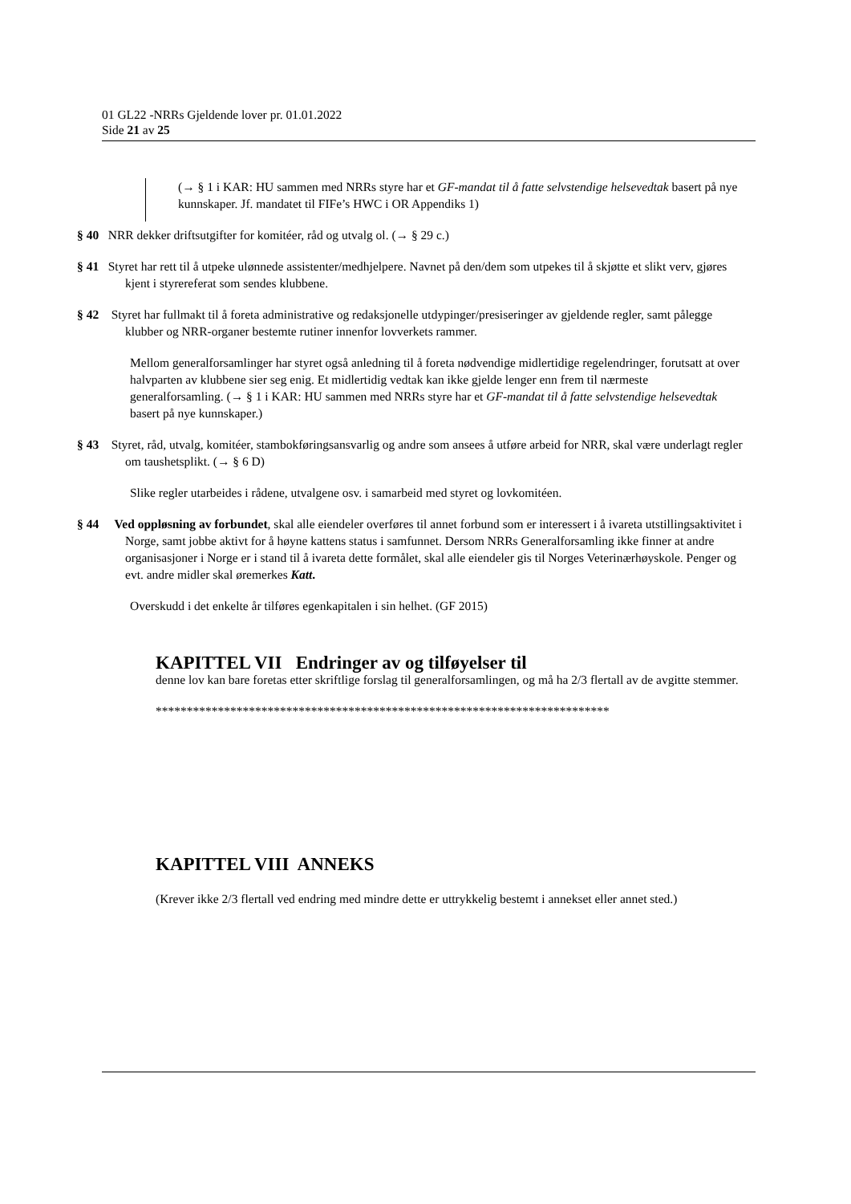01 GL22 -NRRs Gjeldende lover pr. 01.01.2022
Side 21 av 25
(→ § 1 i KAR: HU sammen med NRRs styre har et GF-mandat til å fatte selvstendige helsevedtak basert på nye kunnskaper. Jf. mandatet til FIFe’s HWC i OR Appendiks 1)
§ 40 NRR dekker driftsutgifter for komitéer, råd og utvalg ol. (→ § 29 c.)
§ 41 Styret har rett til å utpeke ulønnede assistenter/medhjelpere. Navnet på den/dem som utpekes til å skjøtte et slikt verv, gjøres kjent i styrereferat som sendes klubbene.
§ 42 Styret har fullmakt til å foreta administrative og redaksjonelle utdypinger/presiseringer av gjeldende regler, samt pålegge klubber og NRR-organer bestemte rutiner innenfor lovverkets rammer.
Mellom generalforsamlinger har styret også anledning til å foreta nødvendige midlertidige regelendringer, forutsatt at over halvparten av klubbene sier seg enig. Et midlertidig vedtak kan ikke gjelde lenger enn frem til nærmeste generalforsamling. (→ § 1 i KAR: HU sammen med NRRs styre har et GF-mandat til å fatte selvstendige helsevedtak basert på nye kunnskaper.)
§ 43 Styret, råd, utvalg, komitéer, stambokføringsansvarlig og andre som ansees å utføre arbeid for NRR, skal være underlagt regler om taushetsplikt. (→ § 6 D)
Slike regler utarbeides i rådene, utvalgene osv. i samarbeid med styret og lovkomitéen.
§ 44 Ved oppløsning av forbundet, skal alle eiendeler overføres til annet forbund som er interessert i å ivareta utstillingsaktivitet i Norge, samt jobbe aktivt for å høyne kattens status i samfunnet. Dersom NRRs Generalforsamling ikke finner at andre organisasjoner i Norge er i stand til å ivareta dette formålet, skal alle eiendeler gis til Norges Veterinærhøyskole. Penger og evt. andre midler skal øremerkes Katt.
Overskudd i det enkelte år tilføres egenkapitalen i sin helhet. (GF 2015)
KAPITTEL VII Endringer av og tilføyelser til
denne lov kan bare foretas etter skriftlige forslag til generalforsamlingen, og må ha 2/3 flertall av de avgitte stemmer.
*************************************************************************
KAPITTEL VIII ANNEKS
(Krever ikke 2/3 flertall ved endring med mindre dette er uttrykkelig bestemt i annekset eller annet sted.)